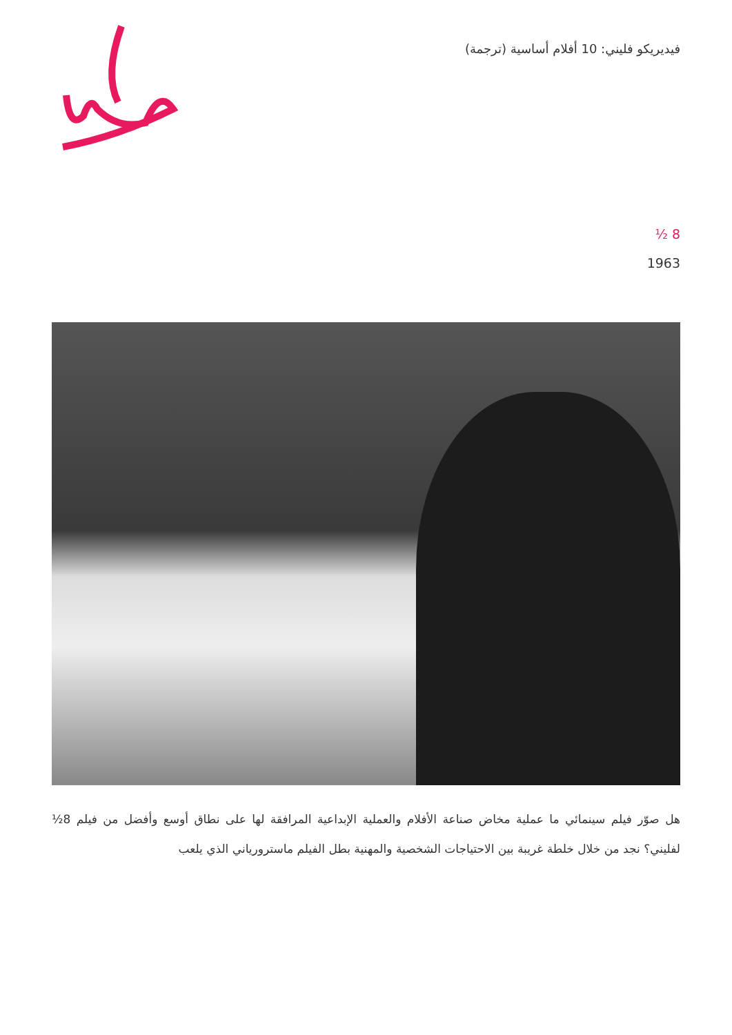فيديريكو فليني: 10 أفلام أساسية (ترجمة)
8 ½
1963
هل صوّر فيلم سينمائي ما عملية مخاض صناعة الأفلام والعملية الإبداعية المرافقة لها على نطاق أوسع وأفضل من فيلم 8½ لفليني؟ نجد من خلال خلطة غريبة بين الاحتياجات الشخصية والمهنية بطل الفيلم ماسترورياني الذي يلعب